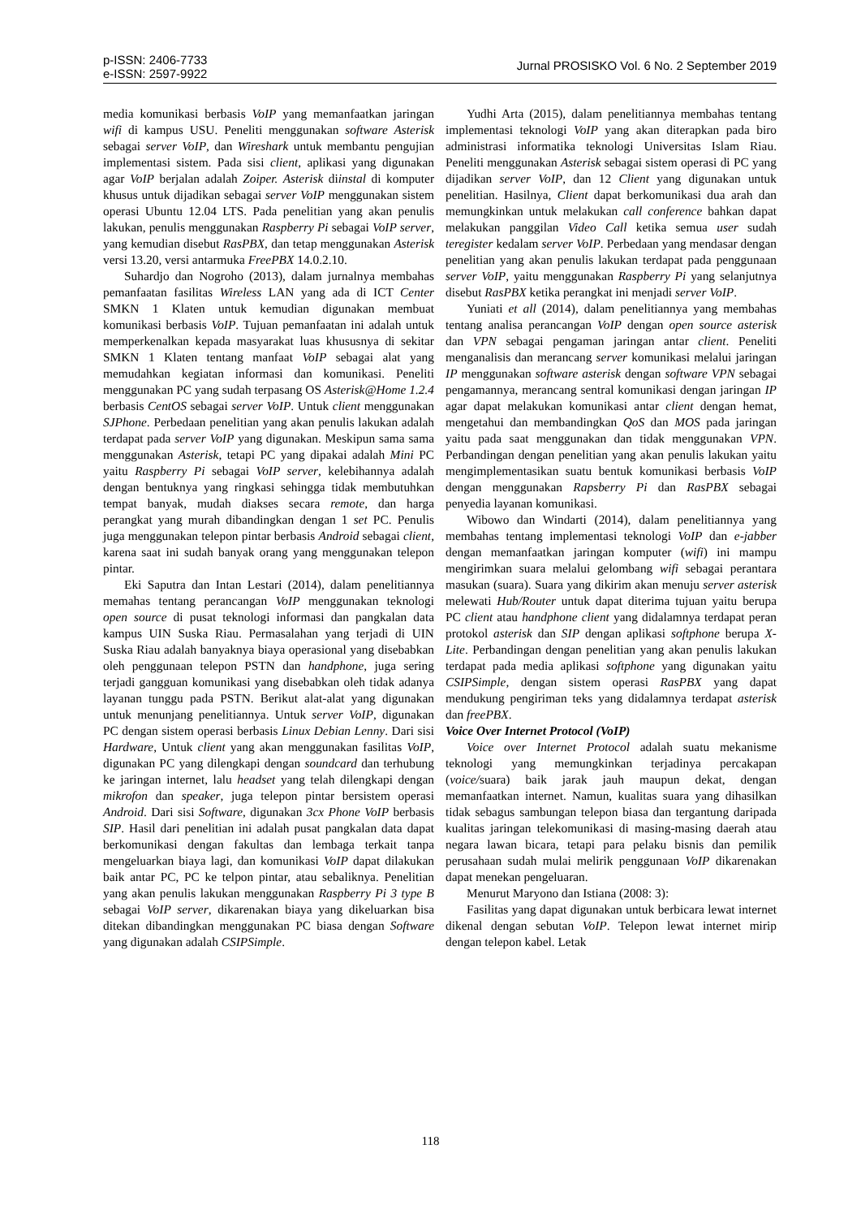p-ISSN: 2406-7733
e-ISSN: 2597-9922
Jurnal PROSISKO Vol. 6 No. 2 September 2019
media komunikasi berbasis VoIP yang memanfaatkan jaringan wifi di kampus USU. Peneliti menggunakan software Asterisk sebagai server VoIP, dan Wireshark untuk membantu pengujian implementasi sistem. Pada sisi client, aplikasi yang digunakan agar VoIP berjalan adalah Zoiper. Asterisk diinstal di komputer khusus untuk dijadikan sebagai server VoIP menggunakan sistem operasi Ubuntu 12.04 LTS. Pada penelitian yang akan penulis lakukan, penulis menggunakan Raspberry Pi sebagai VoIP server, yang kemudian disebut RasPBX, dan tetap menggunakan Asterisk versi 13.20, versi antarmuka FreePBX 14.0.2.10.
Suhardjo dan Nogroho (2013), dalam jurnalnya membahas pemanfaatan fasilitas Wireless LAN yang ada di ICT Center SMKN 1 Klaten untuk kemudian digunakan membuat komunikasi berbasis VoIP. Tujuan pemanfaatan ini adalah untuk memperkenalkan kepada masyarakat luas khususnya di sekitar SMKN 1 Klaten tentang manfaat VoIP sebagai alat yang memudahkan kegiatan informasi dan komunikasi. Peneliti menggunakan PC yang sudah terpasang OS Asterisk@Home 1.2.4 berbasis CentOS sebagai server VoIP. Untuk client menggunakan SJPhone. Perbedaan penelitian yang akan penulis lakukan adalah terdapat pada server VoIP yang digunakan. Meskipun sama sama menggunakan Asterisk, tetapi PC yang dipakai adalah Mini PC yaitu Raspberry Pi sebagai VoIP server, kelebihannya adalah dengan bentuknya yang ringkasi sehingga tidak membutuhkan tempat banyak, mudah diakses secara remote, dan harga perangkat yang murah dibandingkan dengan 1 set PC. Penulis juga menggunakan telepon pintar berbasis Android sebagai client, karena saat ini sudah banyak orang yang menggunakan telepon pintar.
Eki Saputra dan Intan Lestari (2014), dalam penelitiannya memahas tentang perancangan VoIP menggunakan teknologi open source di pusat teknologi informasi dan pangkalan data kampus UIN Suska Riau. Permasalahan yang terjadi di UIN Suska Riau adalah banyaknya biaya operasional yang disebabkan oleh penggunaan telepon PSTN dan handphone, juga sering terjadi gangguan komunikasi yang disebabkan oleh tidak adanya layanan tunggu pada PSTN. Berikut alat-alat yang digunakan untuk menunjang penelitiannya. Untuk server VoIP, digunakan PC dengan sistem operasi berbasis Linux Debian Lenny. Dari sisi Hardware, Untuk client yang akan menggunakan fasilitas VoIP, digunakan PC yang dilengkapi dengan soundcard dan terhubung ke jaringan internet, lalu headset yang telah dilengkapi dengan mikrofon dan speaker, juga telepon pintar bersistem operasi Android. Dari sisi Software, digunakan 3cx Phone VoIP berbasis SIP. Hasil dari penelitian ini adalah pusat pangkalan data dapat berkomunikasi dengan fakultas dan lembaga terkait tanpa mengeluarkan biaya lagi, dan komunikasi VoIP dapat dilakukan baik antar PC, PC ke telpon pintar, atau sebaliknya. Penelitian yang akan penulis lakukan menggunakan Raspberry Pi 3 type B sebagai VoIP server, dikarenakan biaya yang dikeluarkan bisa ditekan dibandingkan menggunakan PC biasa dengan Software yang digunakan adalah CSIPSimple.
Yudhi Arta (2015), dalam penelitiannya membahas tentang implementasi teknologi VoIP yang akan diterapkan pada biro administrasi informatika teknologi Universitas Islam Riau. Peneliti menggunakan Asterisk sebagai sistem operasi di PC yang dijadikan server VoIP, dan 12 Client yang digunakan untuk penelitian. Hasilnya, Client dapat berkomunikasi dua arah dan memungkinkan untuk melakukan call conference bahkan dapat melakukan panggilan Video Call ketika semua user sudah teregister kedalam server VoIP. Perbedaan yang mendasar dengan penelitian yang akan penulis lakukan terdapat pada penggunaan server VoIP, yaitu menggunakan Raspberry Pi yang selanjutnya disebut RasPBX ketika perangkat ini menjadi server VoIP.
Yuniati et all (2014), dalam penelitiannya yang membahas tentang analisa perancangan VoIP dengan open source asterisk dan VPN sebagai pengaman jaringan antar client. Peneliti menganalisis dan merancang server komunikasi melalui jaringan IP menggunakan software asterisk dengan software VPN sebagai pengamannya, merancang sentral komunikasi dengan jaringan IP agar dapat melakukan komunikasi antar client dengan hemat, mengetahui dan membandingkan QoS dan MOS pada jaringan yaitu pada saat menggunakan dan tidak menggunakan VPN. Perbandingan dengan penelitian yang akan penulis lakukan yaitu mengimplementasikan suatu bentuk komunikasi berbasis VoIP dengan menggunakan Rapsberry Pi dan RasPBX sebagai penyedia layanan komunikasi.
Wibowo dan Windarti (2014), dalam penelitiannya yang membahas tentang implementasi teknologi VoIP dan e-jabber dengan memanfaatkan jaringan komputer (wifi) ini mampu mengirimkan suara melalui gelombang wifi sebagai perantara masukan (suara). Suara yang dikirim akan menuju server asterisk melewati Hub/Router untuk dapat diterima tujuan yaitu berupa PC client atau handphone client yang didalamnya terdapat peran protokol asterisk dan SIP dengan aplikasi softphone berupa X-Lite. Perbandingan dengan penelitian yang akan penulis lakukan terdapat pada media aplikasi softphone yang digunakan yaitu CSIPSimple, dengan sistem operasi RasPBX yang dapat mendukung pengiriman teks yang didalamnya terdapat asterisk dan freePBX.
Voice Over Internet Protocol (VoIP)
Voice over Internet Protocol adalah suatu mekanisme teknologi yang memungkinkan terjadinya percakapan (voice/suara) baik jarak jauh maupun dekat, dengan memanfaatkan internet. Namun, kualitas suara yang dihasilkan tidak sebagus sambungan telepon biasa dan tergantung daripada kualitas jaringan telekomunikasi di masing-masing daerah atau negara lawan bicara, tetapi para pelaku bisnis dan pemilik perusahaan sudah mulai melirik penggunaan VoIP dikarenakan dapat menekan pengeluaran.
Menurut Maryono dan Istiana (2008: 3):
Fasilitas yang dapat digunakan untuk berbicara lewat internet dikenal dengan sebutan VoIP. Telepon lewat internet mirip dengan telepon kabel. Letak
118